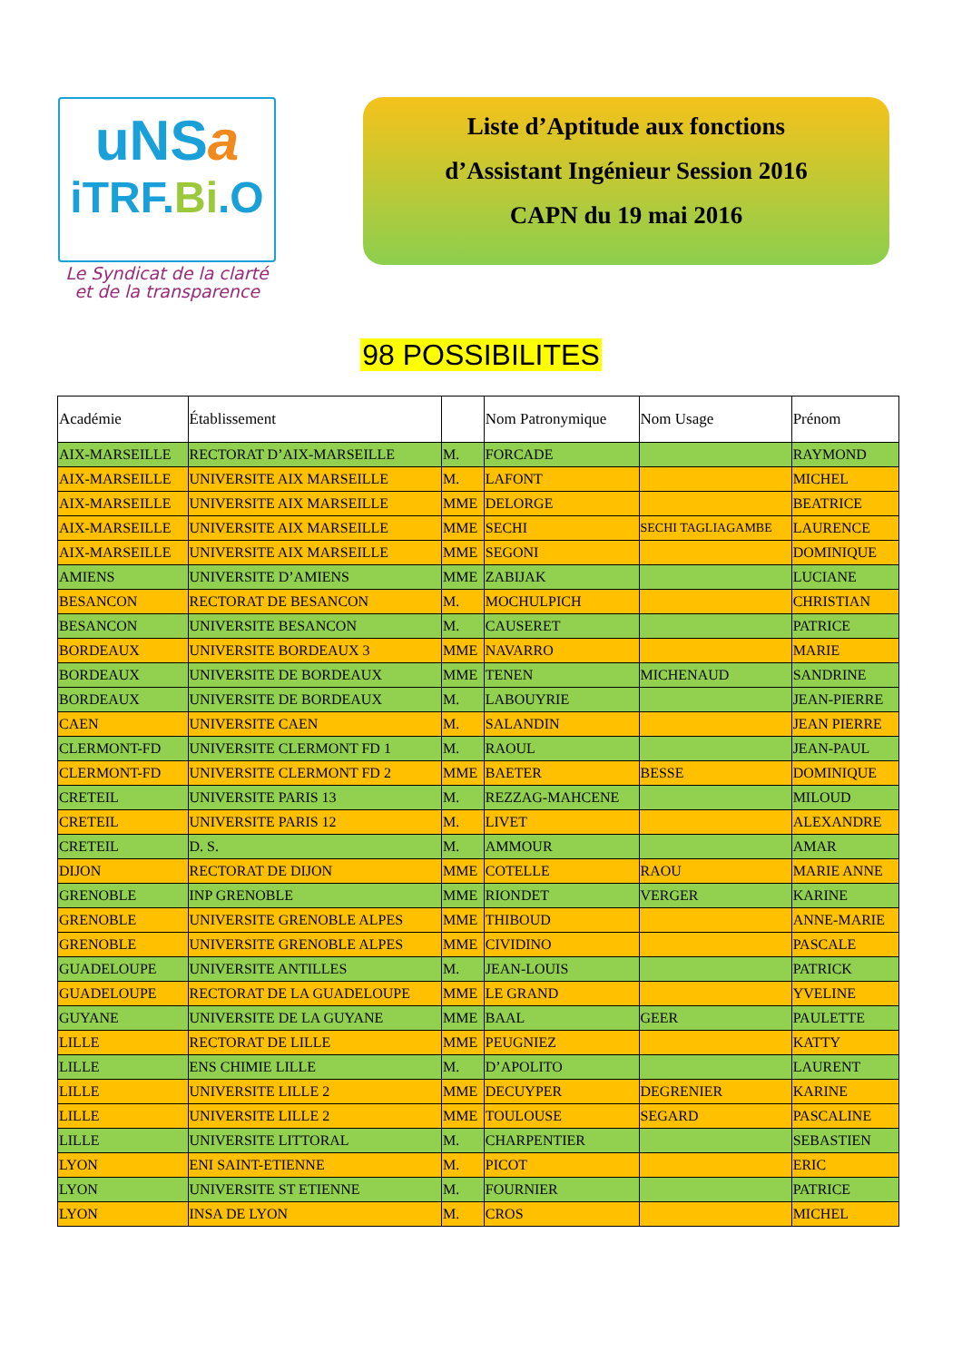uNSa
iTRF.Bi.O
Le Syndicat de la clarté
et de la transparence
Liste d’Aptitude aux fonctions
d’Assistant Ingénieur Session 2016
CAPN du 19 mai 2016
98 POSSIBILITES
| Académie | Établissement | | Nom Patronymique | Nom Usage | Prénom |
| --- | --- | --- | --- | --- | --- |
| AIX-MARSEILLE | RECTORAT D’AIX-MARSEILLE | M. | FORCADE | | RAYMOND |
| AIX-MARSEILLE | UNIVERSITE AIX MARSEILLE | M. | LAFONT | | MICHEL |
| AIX-MARSEILLE | UNIVERSITE AIX MARSEILLE | MME | DELORGE | | BEATRICE |
| AIX-MARSEILLE | UNIVERSITE AIX MARSEILLE | MME | SECHI | SECHI TAGLIAGAMBE | LAURENCE |
| AIX-MARSEILLE | UNIVERSITE AIX MARSEILLE | MME | SEGONI | | DOMINIQUE |
| AMIENS | UNIVERSITE D’AMIENS | MME | ZABIJAK | | LUCIANE |
| BESANCON | RECTORAT DE BESANCON | M. | MOCHULPICH | | CHRISTIAN |
| BESANCON | UNIVERSITE BESANCON | M. | CAUSERET | | PATRICE |
| BORDEAUX | UNIVERSITE BORDEAUX 3 | MME | NAVARRO | | MARIE |
| BORDEAUX | UNIVERSITE DE BORDEAUX | MME | TENEN | MICHENAUD | SANDRINE |
| BORDEAUX | UNIVERSITE DE BORDEAUX | M. | LABOUYRIE | | JEAN-PIERRE |
| CAEN | UNIVERSITE CAEN | M. | SALANDIN | | JEAN PIERRE |
| CLERMONT-FD | UNIVERSITE CLERMONT FD 1 | M. | RAOUL | | JEAN-PAUL |
| CLERMONT-FD | UNIVERSITE CLERMONT FD 2 | MME | BAETER | BESSE | DOMINIQUE |
| CRETEIL | UNIVERSITE PARIS 13 | M. | REZZAG-MAHCENE | | MILOUD |
| CRETEIL | UNIVERSITE PARIS 12 | M. | LIVET | | ALEXANDRE |
| CRETEIL | D. S. | M. | AMMOUR | | AMAR |
| DIJON | RECTORAT DE DIJON | MME | COTELLE | RAOU | MARIE ANNE |
| GRENOBLE | INP GRENOBLE | MME | RIONDET | VERGER | KARINE |
| GRENOBLE | UNIVERSITE GRENOBLE ALPES | MME | THIBOUD | | ANNE-MARIE |
| GRENOBLE | UNIVERSITE GRENOBLE ALPES | MME | CIVIDINO | | PASCALE |
| GUADELOUPE | UNIVERSITE ANTILLES | M. | JEAN-LOUIS | | PATRICK |
| GUADELOUPE | RECTORAT DE LA GUADELOUPE | MME | LE GRAND | | YVELINE |
| GUYANE | UNIVERSITE DE LA GUYANE | MME | BAAL | GEER | PAULETTE |
| LILLE | RECTORAT DE LILLE | MME | PEUGNIEZ | | KATTY |
| LILLE | ENS CHIMIE LILLE | M. | D’APOLITO | | LAURENT |
| LILLE | UNIVERSITE LILLE 2 | MME | DECUYPER | DEGRENIER | KARINE |
| LILLE | UNIVERSITE LILLE 2 | MME | TOULOUSE | SEGARD | PASCALINE |
| LILLE | UNIVERSITE LITTORAL | M. | CHARPENTIER | | SEBASTIEN |
| LYON | ENI SAINT-ETIENNE | M. | PICOT | | ERIC |
| LYON | UNIVERSITE ST ETIENNE | M. | FOURNIER | | PATRICE |
| LYON | INSA DE LYON | M. | CROS | | MICHEL |